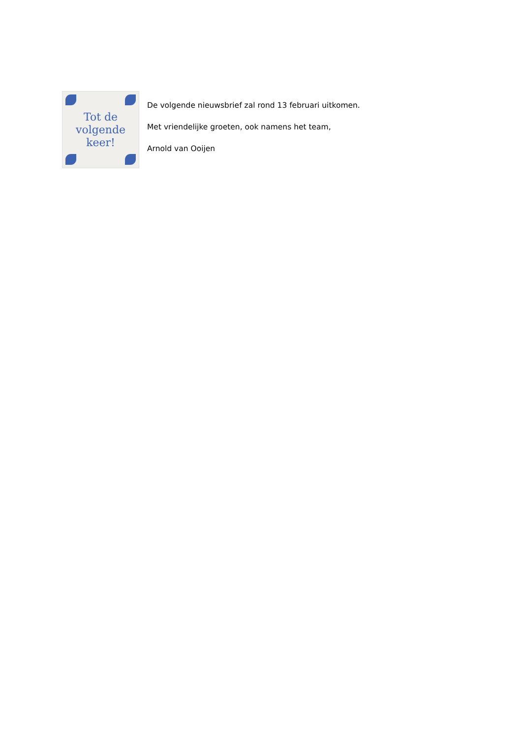Tot de
volgende
keer!
De volgende nieuwsbrief zal rond 13 februari uitkomen.
Met vriendelijke groeten, ook namens het team,
Arnold van Ooijen